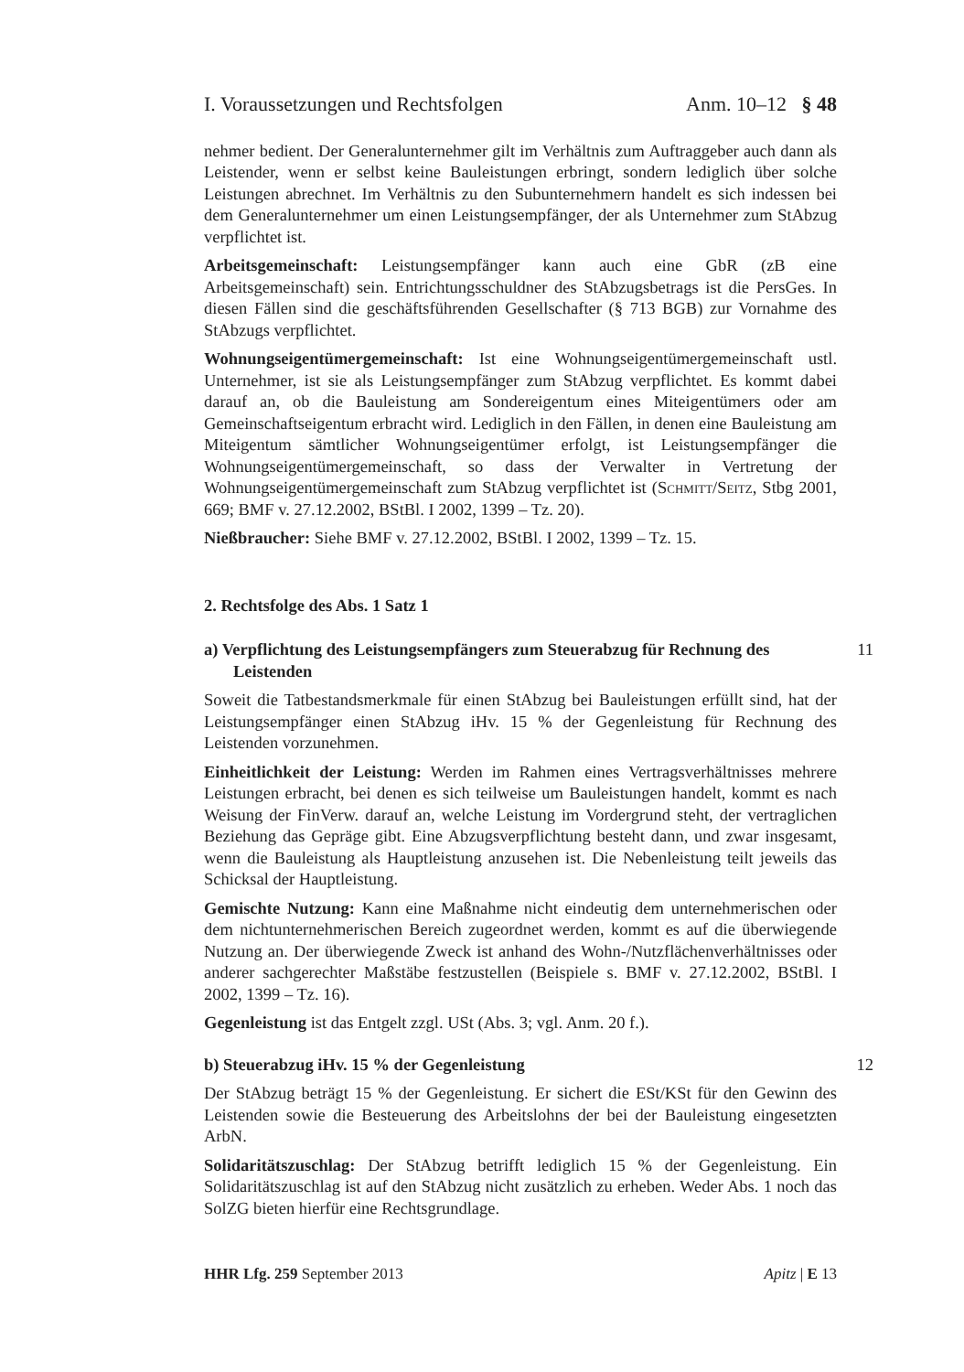I. Voraussetzungen und Rechtsfolgen Anm. 10–12 § 48
nehmer bedient. Der Generalunternehmer gilt im Verhältnis zum Auftraggeber auch dann als Leistender, wenn er selbst keine Bauleistungen erbringt, sondern lediglich über solche Leistungen abrechnet. Im Verhältnis zu den Subunternehmern handelt es sich indessen bei dem Generalunternehmer um einen Leistungsempfänger, der als Unternehmer zum StAbzug verpflichtet ist.
Arbeitsgemeinschaft: Leistungsempfänger kann auch eine GbR (zB eine Arbeitsgemeinschaft) sein. Entrichtungsschuldner des StAbzugsbetrags ist die PersGes. In diesen Fällen sind die geschäftsführenden Gesellschafter (§ 713 BGB) zur Vornahme des StAbzugs verpflichtet.
Wohnungseigentümergemeinschaft: Ist eine Wohnungseigentümergemeinschaft ustl. Unternehmer, ist sie als Leistungsempfänger zum StAbzug verpflichtet. Es kommt dabei darauf an, ob die Bauleistung am Sondereigentum eines Miteigentümers oder am Gemeinschaftseigentum erbracht wird. Lediglich in den Fällen, in denen eine Bauleistung am Miteigentum sämtlicher Wohnungseigentümer erfolgt, ist Leistungsempfänger die Wohnungseigentümergemeinschaft, so dass der Verwalter in Vertretung der Wohnungseigentümergemeinschaft zum StAbzug verpflichtet ist (Schmitt/Seitz, Stbg 2001, 669; BMF v. 27.12.2002, BStBl. I 2002, 1399 – Tz. 20).
Nießbraucher: Siehe BMF v. 27.12.2002, BStBl. I 2002, 1399 – Tz. 15.
2. Rechtsfolge des Abs. 1 Satz 1
a) Verpflichtung des Leistungsempfängers zum Steuerabzug für Rechnung des Leistenden 11
Soweit die Tatbestandsmerkmale für einen StAbzug bei Bauleistungen erfüllt sind, hat der Leistungsempfänger einen StAbzug iHv. 15 % der Gegenleistung für Rechnung des Leistenden vorzunehmen.
Einheitlichkeit der Leistung: Werden im Rahmen eines Vertragsverhältnisses mehrere Leistungen erbracht, bei denen es sich teilweise um Bauleistungen handelt, kommt es nach Weisung der FinVerw. darauf an, welche Leistung im Vordergrund steht, der vertraglichen Beziehung das Gepräge gibt. Eine Abzugsverpflichtung besteht dann, und zwar insgesamt, wenn die Bauleistung als Hauptleistung anzusehen ist. Die Nebenleistung teilt jeweils das Schicksal der Hauptleistung.
Gemischte Nutzung: Kann eine Maßnahme nicht eindeutig dem unternehmerischen oder dem nichtunternehmerischen Bereich zugeordnet werden, kommt es auf die überwiegende Nutzung an. Der überwiegende Zweck ist anhand des Wohn-/Nutzflächenverhältnisses oder anderer sachgerechter Maßstäbe festzustellen (Beispiele s. BMF v. 27.12.2002, BStBl. I 2002, 1399 – Tz. 16).
Gegenleistung ist das Entgelt zzgl. USt (Abs. 3; vgl. Anm. 20 f.).
b) Steuerabzug iHv. 15 % der Gegenleistung 12
Der StAbzug beträgt 15 % der Gegenleistung. Er sichert die ESt/KSt für den Gewinn des Leistenden sowie die Besteuerung des Arbeitslohns der bei der Bauleistung eingesetzten ArbN.
Solidaritätszuschlag: Der StAbzug betrifft lediglich 15 % der Gegenleistung. Ein Solidaritätszuschlag ist auf den StAbzug nicht zusätzlich zu erheben. Weder Abs. 1 noch das SolZG bieten hierfür eine Rechtsgrundlage.
HHR Lfg. 259 September 2013 Apitz | E 13